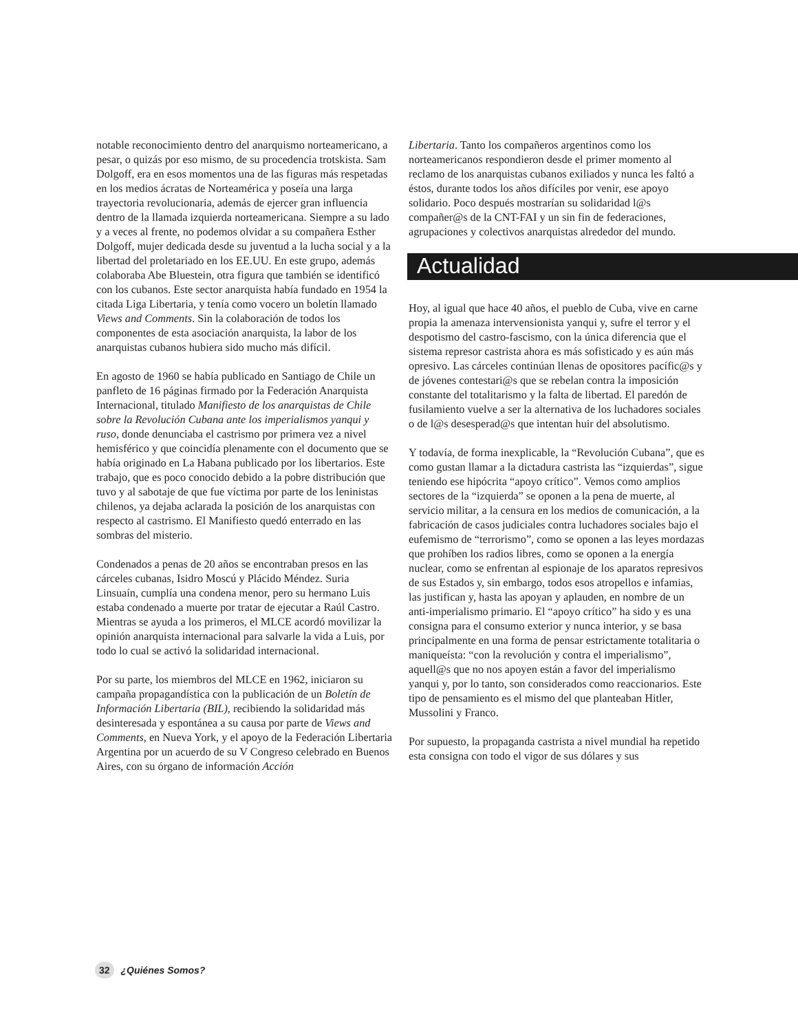notable reconocimiento dentro del anarquismo norteamericano, a pesar, o quizás por eso mismo, de su procedencia trotskista. Sam Dolgoff, era en esos momentos una de las figuras más respetadas en los medios ácratas de Norteamérica y poseía una larga trayectoria revolucionaria, además de ejercer gran influencia dentro de la llamada izquierda norteamericana. Siempre a su lado y a veces al frente, no podemos olvidar a su compañera Esther Dolgoff, mujer dedicada desde su juventud a la lucha social y a la libertad del proletariado en los EE.UU. En este grupo, además colaboraba Abe Bluestein, otra figura que también se identificó con los cubanos. Este sector anarquista había fundado en 1954 la citada Liga Libertaria, y tenía como vocero un boletín llamado Views and Comments. Sin la colaboración de todos los componentes de esta asociación anarquista, la labor de los anarquistas cubanos hubiera sido mucho más difícil.
En agosto de 1960 se había publicado en Santiago de Chile un panfleto de 16 páginas firmado por la Federación Anarquista Internacional, titulado Manifiesto de los anarquistas de Chile sobre la Revolución Cubana ante los imperialismos yanqui y ruso, donde denunciaba el castrismo por primera vez a nivel hemisférico y que coincidía plenamente con el documento que se había originado en La Habana publicado por los libertarios. Este trabajo, que es poco conocido debido a la pobre distribución que tuvo y al sabotaje de que fue víctima por parte de los leninistas chilenos, ya dejaba aclarada la posición de los anarquistas con respecto al castrismo. El Manifiesto quedó enterrado en las sombras del misterio.
Condenados a penas de 20 años se encontraban presos en las cárceles cubanas, Isidro Moscú y Plácido Méndez. Suria Linsuaín, cumplía una condena menor, pero su hermano Luis estaba condenado a muerte por tratar de ejecutar a Raúl Castro. Mientras se ayuda a los primeros, el MLCE acordó movilizar la opinión anarquista internacional para salvarle la vida a Luis, por todo lo cual se activó la solidaridad internacional.
Por su parte, los miembros del MLCE en 1962, iniciaron su campaña propagandística con la publicación de un Boletín de Información Libertaria (BIL), recibiendo la solidaridad más desinteresada y espontánea a su causa por parte de Views and Comments, en Nueva York, y el apoyo de la Federación Libertaria Argentina por un acuerdo de su V Congreso celebrado en Buenos Aires, con su órgano de información Acción
Libertaria. Tanto los compañeros argentinos como los norteamericanos respondieron desde el primer momento al reclamo de los anarquistas cubanos exiliados y nunca les faltó a éstos, durante todos los años difíciles por venir, ese apoyo solidario. Poco después mostrarían su solidaridad l@s compañer@s de la CNT-FAI y un sin fin de federaciones, agrupaciones y colectivos anarquistas alrededor del mundo.
Actualidad
Hoy, al igual que hace 40 años, el pueblo de Cuba, vive en carne propia la amenaza intervensionista yanqui y, sufre el terror y el despotismo del castro-fascismo, con la única diferencia que el sistema represor castrista ahora es más sofisticado y es aún más opresivo. Las cárceles continúan llenas de opositores pacífic@s y de jóvenes contestari@s que se rebelan contra la imposición constante del totalitarismo y la falta de libertad. El paredón de fusilamiento vuelve a ser la alternativa de los luchadores sociales o de l@s desesperad@s que intentan huir del absolutismo.
Y todavía, de forma inexplicable, la “Revolución Cubana”, que es como gustan llamar a la dictadura castrista las “izquierdas”, sigue teniendo ese hipócrita “apoyo crítico”. Vemos como amplios sectores de la “izquierda” se oponen a la pena de muerte, al servicio militar, a la censura en los medios de comunicación, a la fabricación de casos judiciales contra luchadores sociales bajo el eufemismo de “terrorismo”, como se oponen a las leyes mordazas que prohíben los radios libres, como se oponen a la energía nuclear, como se enfrentan al espionaje de los aparatos represivos de sus Estados y, sin embargo, todos esos atropellos e infamias, las justifican y, hasta las apoyan y aplauden, en nombre de un anti-imperialismo primario. El “apoyo crítico” ha sido y es una consigna para el consumo exterior y nunca interior, y se basa principalmente en una forma de pensar estrictamente totalitaria o maniqueísta: “con la revolución y contra el imperialismo”, aquell@s que no nos apoyen están a favor del imperialismo yanqui y, por lo tanto, son considerados como reaccionarios. Este tipo de pensamiento es el mismo del que planteaban Hitler, Mussolini y Franco.
Por supuesto, la propaganda castrista a nivel mundial ha repetido esta consigna con todo el vigor de sus dólares y sus
32 ¿Quiénes Somos?